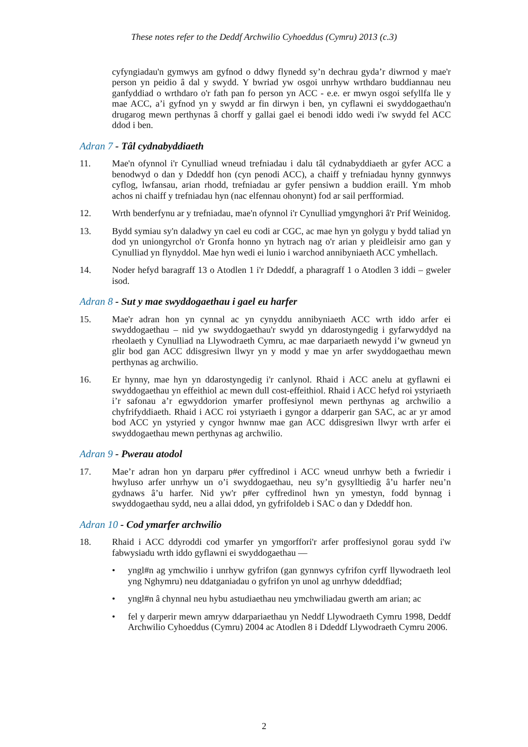These notes refer to the Deddf Archwilio Cyhoeddus (Cymru) 2013 (c.3)
cyfyngiadau'n gymwys am gyfnod o ddwy flynedd sy’n dechrau gyda’r diwrnod y mae'r person yn peidio â dal y swydd. Y bwriad yw osgoi unrhyw wrthdaro buddiannau neu ganfyddiad o wrthdaro o'r fath pan fo person yn ACC - e.e. er mwyn osgoi sefyllfa lle y mae ACC, a’i gyfnod yn y swydd ar fin dirwyn i ben, yn cyflawni ei swyddogaethau'n drugarog mewn perthynas â chorff y gallai gael ei benodi iddo wedi i'w swydd fel ACC ddod i ben.
Adran 7 - Tâl cydnabyddiaeth
11. Mae'n ofynnol i'r Cynulliad wneud trefniadau i dalu tâl cydnabyddiaeth ar gyfer ACC a benodwyd o dan y Ddeddf hon (cyn penodi ACC), a chaiff y trefniadau hynny gynnwys cyflog, lwfansau, arian rhodd, trefniadau ar gyfer pensiwn a buddion eraill. Ym mhob achos ni chaiff y trefniadau hyn (nac elfennau ohonynt) fod ar sail perfformiad.
12. Wrth benderfynu ar y trefniadau, mae'n ofynnol i'r Cynulliad ymgynghori â'r Prif Weinidog.
13. Bydd symiau sy'n daladwy yn cael eu codi ar CGC, ac mae hyn yn golygu y bydd taliad yn dod yn uniongyrchol o'r Gronfa honno yn hytrach nag o'r arian y pleidleisir arno gan y Cynulliad yn flynyddol. Mae hyn wedi ei lunio i warchod annibyniaeth ACC ymhellach.
14. Noder hefyd baragraff 13 o Atodlen 1 i'r Ddeddf, a pharagraff 1 o Atodlen 3 iddi – gweler isod.
Adran 8 - Sut y mae swyddogaethau i gael eu harfer
15. Mae'r adran hon yn cynnal ac yn cynyddu annibyniaeth ACC wrth iddo arfer ei swyddogaethau – nid yw swyddogaethau'r swydd yn ddarostyngedig i gyfarwyddyd na rheolaeth y Cynulliad na Llywodraeth Cymru, ac mae darpariaeth newydd i’w gwneud yn glir bod gan ACC ddisgresiwn llwyr yn y modd y mae yn arfer swyddogaethau mewn perthynas ag archwilio.
16. Er hynny, mae hyn yn ddarostyngedig i'r canlynol. Rhaid i ACC anelu at gyflawni ei swyddogaethau yn effeithiol ac mewn dull cost-effeithiol. Rhaid i ACC hefyd roi ystyriaeth i’r safonau a’r egwyddorion ymarfer proffesiynol mewn perthynas ag archwilio a chyfrifyddiaeth. Rhaid i ACC roi ystyriaeth i gyngor a ddarperir gan SAC, ac ar yr amod bod ACC yn ystyried y cyngor hwnnw mae gan ACC ddisgresiwn llwyr wrth arfer ei swyddogaethau mewn perthynas ag archwilio.
Adran 9 - Pwerau atodol
17. Mae’r adran hon yn darparu p#er cyffredinol i ACC wneud unrhyw beth a fwriedir i hwyluso arfer unrhyw un o’i swyddogaethau, neu sy’n gysylltiedig â’u harfer neu’n gydnaws â’u harfer. Nid yw'r p#er cyffredinol hwn yn ymestyn, fodd bynnag i swyddogaethau sydd, neu a allai ddod, yn gyfrifoldeb i SAC o dan y Ddeddf hon.
Adran 10 - Cod ymarfer archwilio
18. Rhaid i ACC ddyroddi cod ymarfer yn ymgorffori'r arfer proffesiynol gorau sydd i'w fabwysiadu wrth iddo gyflawni ei swyddogaethau —
• yngl#n ag ymchwilio i unrhyw gyfrifon (gan gynnwys cyfrifon cyrff llywodraeth leol yng Nghymru) neu ddatganiadau o gyfrifon yn unol ag unrhyw ddeddfiad;
• yngl#n â chynnal neu hybu astudiaethau neu ymchwiliadau gwerth am arian; ac
• fel y darperir mewn amryw ddarpariaethau yn Neddf Llywodraeth Cymru 1998, Deddf Archwilio Cyhoeddus (Cymru) 2004 ac Atodlen 8 i Ddeddf Llywodraeth Cymru 2006.
2